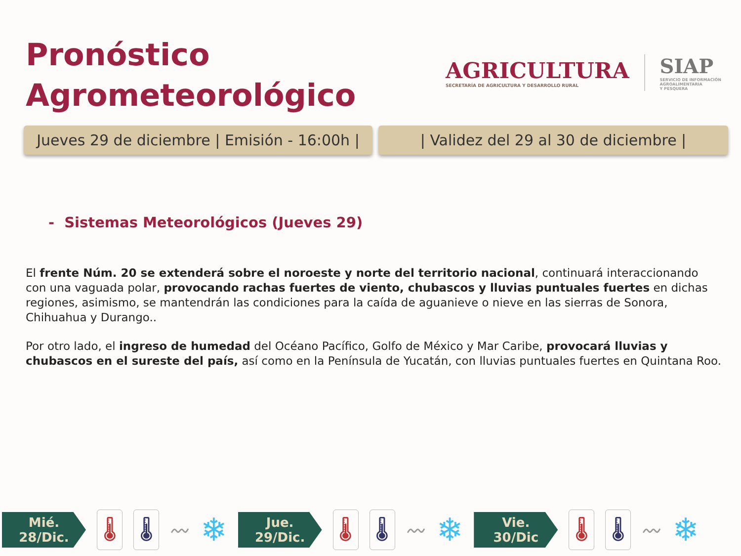Pronóstico
Agrometeorológico
AGRICULTURA
SECRETARÍA DE AGRICULTURA Y DESARROLLO RURAL
SIAP
SERVICIO DE INFORMACIÓN
AGROALIMENTARIA
Y PESQUERA
Jueves 29 de diciembre | Emisión - 16:00h |
| Validez del 29 al 30 de diciembre |
- Sistemas Meteorológicos (Jueves 29)
El frente Núm. 20 se extenderá sobre el noroeste y norte del territorio nacional, continuará interaccionando con una vaguada polar, provocando rachas fuertes de viento, chubascos y lluvias puntuales fuertes en dichas regiones, asimismo, se mantendrán las condiciones para la caída de aguanieve o nieve en las sierras de Sonora, Chihuahua y Durango..
Por otro lado, el ingreso de humedad del Océano Pacífico, Golfo de México y Mar Caribe, provocará lluvias y chubascos en el sureste del país, así como en la Península de Yucatán, con lluvias puntuales fuertes en Quintana Roo.
Mié.
28/Dic.
🌡 🌡
〰
❄
Jue.
29/Dic.
🌡 🌡
〰
❄
Vie.
30/Dic
🌡 🌡
〰
❄